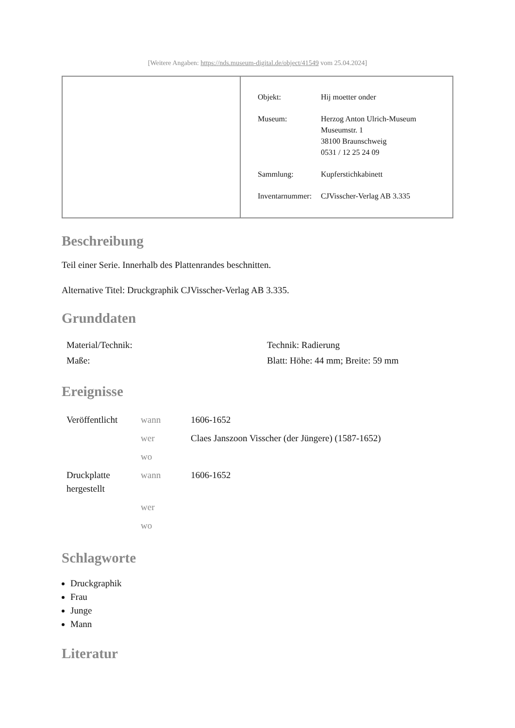[Weitere Angaben: https://nds.museum-digital.de/object/41549 vom 25.04.2024]
| Objekt: | Hij moetter onder |
| Museum: | Herzog Anton Ulrich-Museum Museumstr. 1 38100 Braunschweig 0531 / 12 25 24 09 |
| Sammlung: | Kupferstichkabinett |
| Inventarnummer: | CJVisscher-Verlag AB 3.335 |
Beschreibung
Teil einer Serie. Innerhalb des Plattenrandes beschnitten.
Alternative Titel: Druckgraphik CJVisscher-Verlag AB 3.335.
Grunddaten
| Material/Technik: | Technik: Radierung |
| Maße: | Blatt: Höhe: 44 mm; Breite: 59 mm |
Ereignisse
| Veröffentlicht | wann | 1606-1652 |
| | wer | Claes Janszoon Visscher (der Jüngere) (1587-1652) |
| | wo | |
| Druckplatte hergestellt | wann | 1606-1652 |
| | wer | |
| | wo | |
Schlagworte
Druckgraphik
Frau
Junge
Mann
Literatur